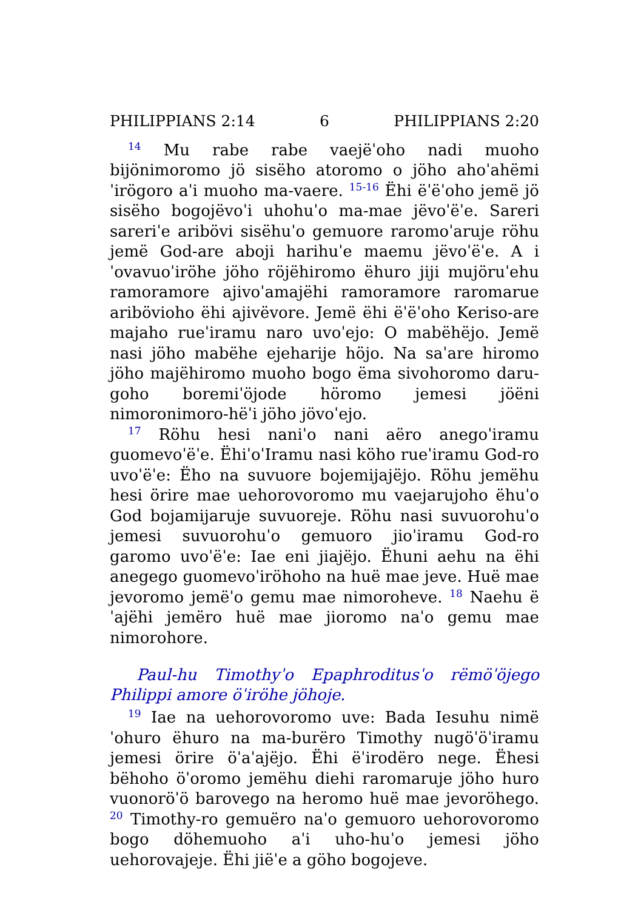PHILIPPIANS 2:14 6 PHILIPPIANS 2:20
<sup>14</sup> Mu rabe rabe vaejëˈoho nadi muoho bijönimoromo jö sisëho atoromo o jöho ahoˈahëmiˈirögoro aˈi muoho ma-vaere. <sup>15-16</sup> Ëhi ëˈëˈoho jemë jö sisëho bogojëvoˈi uhohuˈo ma-mae jëvoˈëˈe. Sareri sareriˈe aribövi sisëhuˈo gemuore raromoˈaruje röhu jemë God-are aboji harihuˈe maemu jëvoˈëˈe. A iˈovavuoˈiröhe jöho röjëhiromo ëhuro jiji mujöruˈehu ramoramore ajivoˈamajëhi ramoramore raromarue aribövioho ëhi ajivëvore. Jemë ëhi ëˈëˈoho Keriso-are majaho rueˈiramu naro uvoˈejo: O mabëhëjo. Jemë nasi jöho mabëhe ejeharije höjo. Na saˈare hiromo jöho majëhiromo muoho bogo ëma sivohoromo daru-goho boremiˈöjode höromo jemesi jöëni nimoronimoro-hëˈi jöho jövoˈejo.
<sup>17</sup> Röhu hesi naniˈo nani aëro anegoˈiramu guomevoˈëˈe. ËhiˈoˈIramu nasi köho rueˈiramu God-ro uvoˈëˈe: Ëho na suvuore bojemijajëjo. Röhu jemëhu hesi örire mae uehorovoromo mu vaejarujoho ëhuˈo God bojamijaruje suvuoreje. Röhu nasi suvuorohuˈo jemesi suvuorohuˈo gemuoro jioˈiramu God-ro garomo uvoˈëˈe: Iae eni jiajëjo. Ëhuni aehu na ëhi anegego guomevoˈiröhoho na huë mae jeve. Huë mae jevoromo jemëˈo gemu mae nimoroheve. <sup>18</sup> Naehu ëˈajëhi jemëro huë mae jioromo naˈo gemu mae nimorohore.
Paul-hu Timothyˈo Epaphroditusˈo rëmöˈöjego Philippi amore öˈiröhe jöhoje.
<sup>19</sup> Iae na uehorovoromo uve: Bada Iesuhu nimëˈohuro ëhuro na ma-burëro Timothy nugöˈöˈiramu jemesi örire öˈaˈajëjo. Ëhi ëˈirodëro nege. Ëhesi bëhoho öˈoromo jemëhu diehi raromaruje jöho huro vuonoröˈö barovego na heromo huë mae jevoröhego. <sup>20</sup> Timothy-ro gemuëro naˈo gemuoro uehorovoromo bogo döhemuoho aˈi uho-huˈo jemesi jöho uehorovajeje. Ëhi jiëˈe a göho bogojeve.